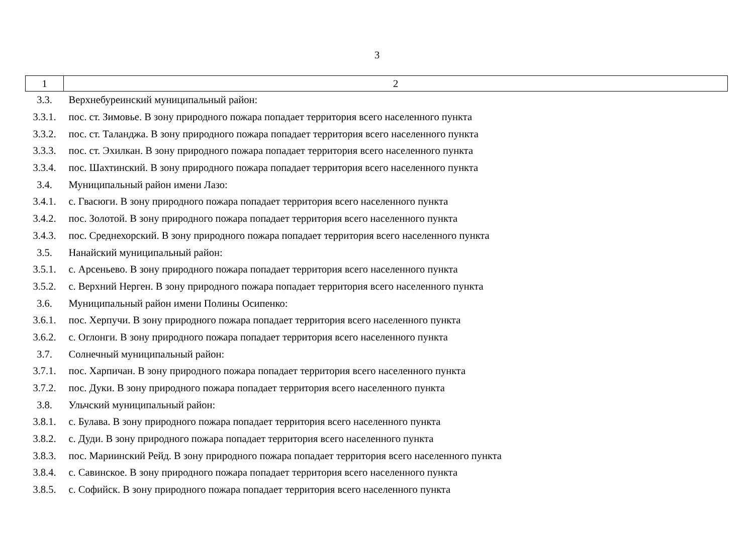3
| 1 | 2 |
| 3.3. | Верхнебуреинский муниципальный район: |
| 3.3.1. | пос. ст. Зимовье. В зону природного пожара попадает территория всего населенного пункта |
| 3.3.2. | пос. ст. Таланджа. В зону природного пожара попадает территория всего населенного пункта |
| 3.3.3. | пос. ст. Эхилкан. В зону природного пожара попадает территория всего населенного пункта |
| 3.3.4. | пос. Шахтинский. В зону природного пожара попадает территория всего населенного пункта |
| 3.4. | Муниципальный район имени Лазо: |
| 3.4.1. | с. Гвасюги. В зону природного пожара попадает территория всего населенного пункта |
| 3.4.2. | пос. Золотой. В зону природного пожара попадает территория всего населенного пункта |
| 3.4.3. | пос. Среднехорский. В зону природного пожара попадает территория всего населенного пункта |
| 3.5. | Нанайский муниципальный район: |
| 3.5.1. | с. Арсеньево. В зону природного пожара попадает территория всего населенного пункта |
| 3.5.2. | с. Верхний Нерген. В зону природного пожара попадает территория всего населенного пункта |
| 3.6. | Муниципальный район имени Полины Осипенко: |
| 3.6.1. | пос. Херпучи. В зону природного пожара попадает территория всего населенного пункта |
| 3.6.2. | с. Оглонги. В зону природного пожара попадает территория всего населенного пункта |
| 3.7. | Солнечный муниципальный район: |
| 3.7.1. | пос. Харпичан. В зону природного пожара попадает территория всего населенного пункта |
| 3.7.2. | пос. Дуки. В зону природного пожара попадает территория всего населенного пункта |
| 3.8. | Ульчский муниципальный район: |
| 3.8.1. | с. Булава. В зону природного пожара попадает территория всего населенного пункта |
| 3.8.2. | с. Дуди. В зону природного пожара попадает территория всего населенного пункта |
| 3.8.3. | пос. Мариинский Рейд. В зону природного пожара попадает территория всего населенного пункта |
| 3.8.4. | с. Савинское. В зону природного пожара попадает территория всего населенного пункта |
| 3.8.5. | с. Софийск. В зону природного пожара попадает территория всего населенного пункта |